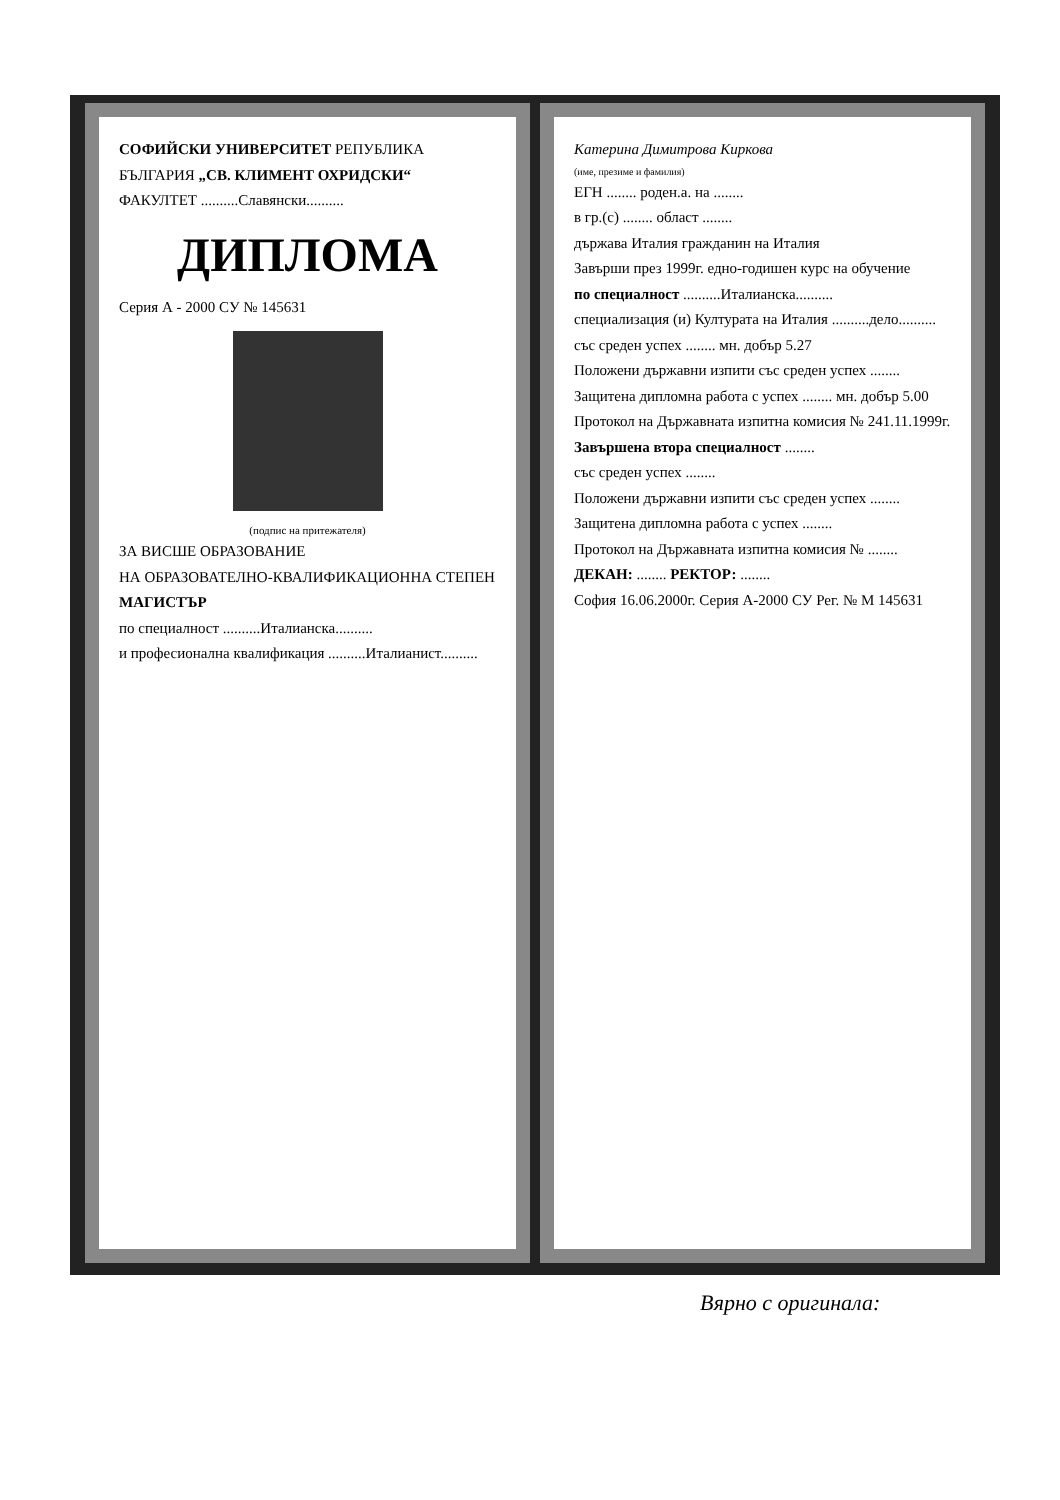СОФИЙСКИ УНИВЕРСИТЕТ РЕПУБЛИКА БЪЛГАРИЯ „СВ. КЛИМЕНТ ОХРИДСКИ“
ФАКУЛТЕТ ..........Славянски..........
ДИПЛОМА
Серия А - 2000 СУ № 145631
(подпис на притежателя)
ЗА ВИСШЕ ОБРАЗОВАНИЕ
НА ОБРАЗОВАТЕЛНО-КВАЛИФИКАЦИОННА СТЕПЕН
МАГИСТЪР
по специалност ..........Италианска..........
и професионална квалификация ..........Италианист..........
Катерина Димитрова Киркова
(име, презиме и фамилия)
ЕГН ........ роден.а. на ........
в гр.(с) ........ област ........
държава Италия гражданин на Италия
Завърши през 1999г. едно-годишен курс на обучение
по специалност ..........Италианска..........
специализация (и) Културата на Италия ..........дело..........
със среден успех ........ мн. добър 5.27
Положени държавни изпити със среден успех ........
Защитена дипломна работа с успех ........ мн. добър 5.00
Протокол на Държавната изпитна комисия № 241.11.1999г.
Завършена втора специалност ........
със среден успех ........
Положени държавни изпити със среден успех ........
Защитена дипломна работа с успех ........
Протокол на Държавната изпитна комисия № ........
ДЕКАН: ........ РЕКТОР: ........
София 16.06.2000г. Серия А-2000 СУ Рег. № М 145631
Вярно с оригинала: